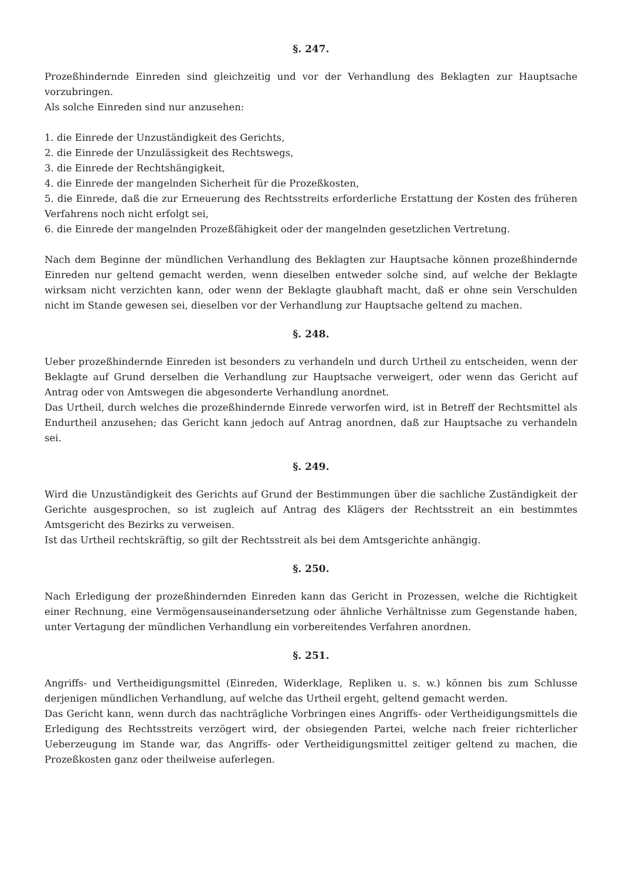§. 247.
Prozeßhindernde Einreden sind gleichzeitig und vor der Verhandlung des Beklagten zur Hauptsache vorzubringen.
Als solche Einreden sind nur anzusehen:
1. die Einrede der Unzuständigkeit des Gerichts,
2. die Einrede der Unzulässigkeit des Rechtswegs,
3. die Einrede der Rechtshängigkeit,
4. die Einrede der mangelnden Sicherheit für die Prozeßkosten,
5. die Einrede, daß die zur Erneuerung des Rechtsstreits erforderliche Erstattung der Kosten des früheren Verfahrens noch nicht erfolgt sei,
6. die Einrede der mangelnden Prozeßfähigkeit oder der mangelnden gesetzlichen Vertretung.
Nach dem Beginne der mündlichen Verhandlung des Beklagten zur Hauptsache können prozeßhindernde Einreden nur geltend gemacht werden, wenn dieselben entweder solche sind, auf welche der Beklagte wirksam nicht verzichten kann, oder wenn der Beklagte glaubhaft macht, daß er ohne sein Verschulden nicht im Stande gewesen sei, dieselben vor der Verhandlung zur Hauptsache geltend zu machen.
§. 248.
Ueber prozeßhindernde Einreden ist besonders zu verhandeln und durch Urtheil zu entscheiden, wenn der Beklagte auf Grund derselben die Verhandlung zur Hauptsache verweigert, oder wenn das Gericht auf Antrag oder von Amtswegen die abgesonderte Verhandlung anordnet.
Das Urtheil, durch welches die prozeßhindernde Einrede verworfen wird, ist in Betreff der Rechtsmittel als Endurtheil anzusehen; das Gericht kann jedoch auf Antrag anordnen, daß zur Hauptsache zu verhandeln sei.
§. 249.
Wird die Unzuständigkeit des Gerichts auf Grund der Bestimmungen über die sachliche Zuständigkeit der Gerichte ausgesprochen, so ist zugleich auf Antrag des Klägers der Rechtsstreit an ein bestimmtes Amtsgericht des Bezirks zu verweisen.
Ist das Urtheil rechtskräftig, so gilt der Rechtsstreit als bei dem Amtsgerichte anhängig.
§. 250.
Nach Erledigung der prozeßhindernden Einreden kann das Gericht in Prozessen, welche die Richtigkeit einer Rechnung, eine Vermögensauseinandersetzung oder ähnliche Verhältnisse zum Gegenstande haben, unter Vertagung der mündlichen Verhandlung ein vorbereitendes Verfahren anordnen.
§. 251.
Angriffs- und Vertheidigungsmittel (Einreden, Widerklage, Repliken u. s. w.) können bis zum Schlusse derjenigen mündlichen Verhandlung, auf welche das Urtheil ergeht, geltend gemacht werden.
Das Gericht kann, wenn durch das nachträgliche Vorbringen eines Angriffs- oder Vertheidigungsmittels die Erledigung des Rechtsstreits verzögert wird, der obsiegenden Partei, welche nach freier richterlicher Ueberzeugung im Stande war, das Angriffs- oder Vertheidigungsmittel zeitiger geltend zu machen, die Prozeßkosten ganz oder theilweise auferlegen.